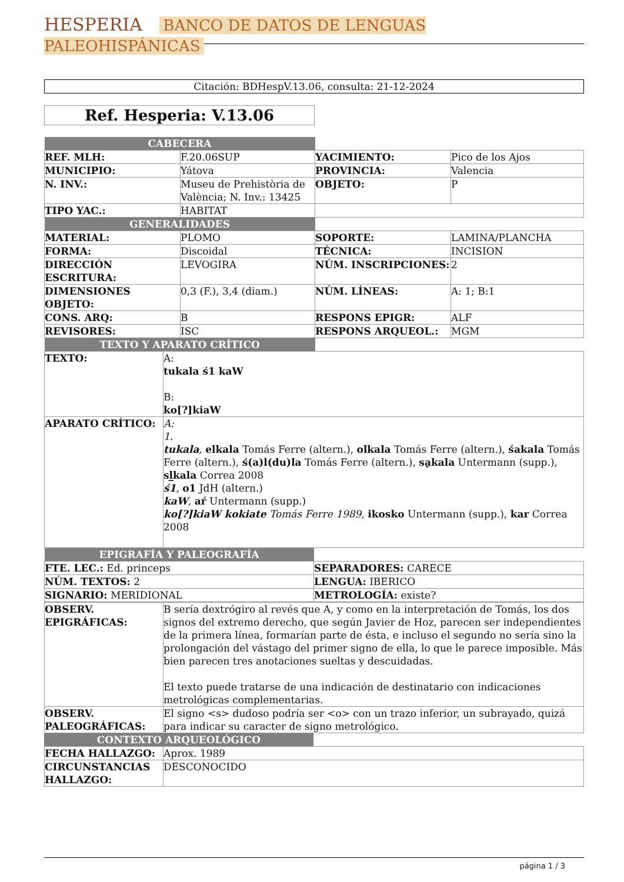HESPERIA BANCO DE DATOS DE LENGUAS PALEOHISPÁNICAS
Citación: BDHespV.13.06, consulta: 21-12-2024
Ref. Hesperia: V.13.06
| CABECERA | | | |
| REF. MLH: | F.20.06SUP | YACIMIENTO: | Pico de los Ajos |
| MUNICIPIO: | Yátova | PROVINCIA: | Valencia |
| N. INV.: | Museu de Prehistòria de València; N. Inv.: 13425 | OBJETO: | P |
| TIPO YAC.: | HABITAT | | |
| GENERALIDADES | | | |
| MATERIAL: | PLOMO | SOPORTE: | LAMINA/PLANCHA |
| FORMA: | Discoidal | TÉCNICA: | INCISION |
| DIRECCIÓN ESCRITURA: | LEVOGIRA | NÚM. INSCRIPCIONES: | 2 |
| DIMENSIONES OBJETO: | 0,3 (F.), 3,4 (diam.) | NÚM. LÍNEAS: | A: 1; B:1 |
| CONS. ARQ: | B | RESPONS EPIGR: | ALF |
| REVISORES: | ISC | RESPONS ARQUEOL.: | MGM |
| TEXTO Y APARATO CRÍTICO | | | |
| TEXTO: | A: tukala ś1 kaW B: ko[?]kiaW |
| APARATO CRÍTICO: | A: 1. tukala , elkala Tomás Ferre (altern.), olkala Tomás Ferre (altern.), śakala Tomás Ferre (altern.), ś(a)l(du)la Tomás Ferre (altern.), sa̱kala Untermann (supp.), sl̲kala Correa 2008 ś1 , o1 JdH (altern.) kaW , aŕ Untermann (supp.) ko[?]kiaW kokiate Tomás Ferre 1989, ikosko Untermann (supp.), kar Correa 2008 |
| EPIGRAFÍA Y PALEOGRAFÍA | |
| FTE. LEC.: Ed. princeps | SEPARADORES: CARECE |
| NÚM. TEXTOS: 2 | LENGUA: IBERICO |
| SIGNARIO: MERIDIONAL | METROLOGÍA: existe? |
| OBSERV. EPIGRÁFICAS: | B sería dextrógiro al revés que A, y como en la interpretación de Tomás, los dos signos del extremo derecho, que según Javier de Hoz, parecen ser independientes de la primera línea, formarían parte de ésta, e incluso el segundo no sería sino la prolongación del vástago del primer signo de ella, lo que le parece imposible. Más bien parecen tres anotaciones sueltas y descuidadas. El texto puede tratarse de una indicación de destinatario con indicaciones metrológicas complementarias. |
| OBSERV. PALEOGRÁFICAS: | El signo <s> dudoso podría ser <o> con un trazo inferior, un subrayado, quizá para indicar su caracter de signo metrológico. |
| CONTEXTO ARQUEOLÓGICO | |
| FECHA HALLAZGO: | Aprox. 1989 |
| CIRCUNSTANCIAS HALLAZGO: | DESCONOCIDO |
página 1 / 3